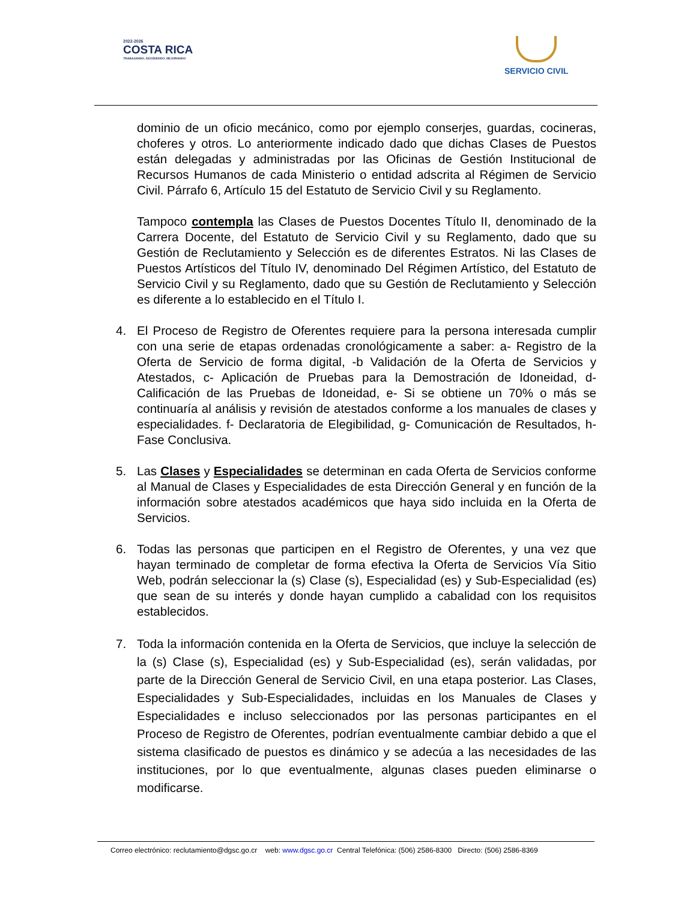2022-2026
COSTA RICA
TRABAJANDO, DECIDIENDO, MEJORANDO
SERVICIO CIVIL
dominio de un oficio mecánico, como por ejemplo conserjes, guardas, cocineras, choferes y otros. Lo anteriormente indicado dado que dichas Clases de Puestos están delegadas y administradas por las Oficinas de Gestión Institucional de Recursos Humanos de cada Ministerio o entidad adscrita al Régimen de Servicio Civil. Párrafo 6, Artículo 15 del Estatuto de Servicio Civil y su Reglamento.
Tampoco contempla las Clases de Puestos Docentes Título II, denominado de la Carrera Docente, del Estatuto de Servicio Civil y su Reglamento, dado que su Gestión de Reclutamiento y Selección es de diferentes Estratos. Ni las Clases de Puestos Artísticos del Título IV, denominado Del Régimen Artístico, del Estatuto de Servicio Civil y su Reglamento, dado que su Gestión de Reclutamiento y Selección es diferente a lo establecido en el Título I.
4. El Proceso de Registro de Oferentes requiere para la persona interesada cumplir con una serie de etapas ordenadas cronológicamente a saber: a- Registro de la Oferta de Servicio de forma digital, -b Validación de la Oferta de Servicios y Atestados, c- Aplicación de Pruebas para la Demostración de Idoneidad, d- Calificación de las Pruebas de Idoneidad, e- Si se obtiene un 70% o más se continuaría al análisis y revisión de atestados conforme a los manuales de clases y especialidades. f- Declaratoria de Elegibilidad, g- Comunicación de Resultados, h- Fase Conclusiva.
5. Las Clases y Especialidades se determinan en cada Oferta de Servicios conforme al Manual de Clases y Especialidades de esta Dirección General y en función de la información sobre atestados académicos que haya sido incluida en la Oferta de Servicios.
6. Todas las personas que participen en el Registro de Oferentes, y una vez que hayan terminado de completar de forma efectiva la Oferta de Servicios Vía Sitio Web, podrán seleccionar la (s) Clase (s), Especialidad (es) y Sub-Especialidad (es) que sean de su interés y donde hayan cumplido a cabalidad con los requisitos establecidos.
7. Toda la información contenida en la Oferta de Servicios, que incluye la selección de la (s) Clase (s), Especialidad (es) y Sub-Especialidad (es), serán validadas, por parte de la Dirección General de Servicio Civil, en una etapa posterior. Las Clases, Especialidades y Sub-Especialidades, incluidas en los Manuales de Clases y Especialidades e incluso seleccionados por las personas participantes en el Proceso de Registro de Oferentes, podrían eventualmente cambiar debido a que el sistema clasificado de puestos es dinámico y se adecúa a las necesidades de las instituciones, por lo que eventualmente, algunas clases pueden eliminarse o modificarse.
Correo electrónico: reclutamiento@dgsc.go.cr web: www.dgsc.go.cr Central Telefónica: (506) 2586-8300 Directo: (506) 2586-8369